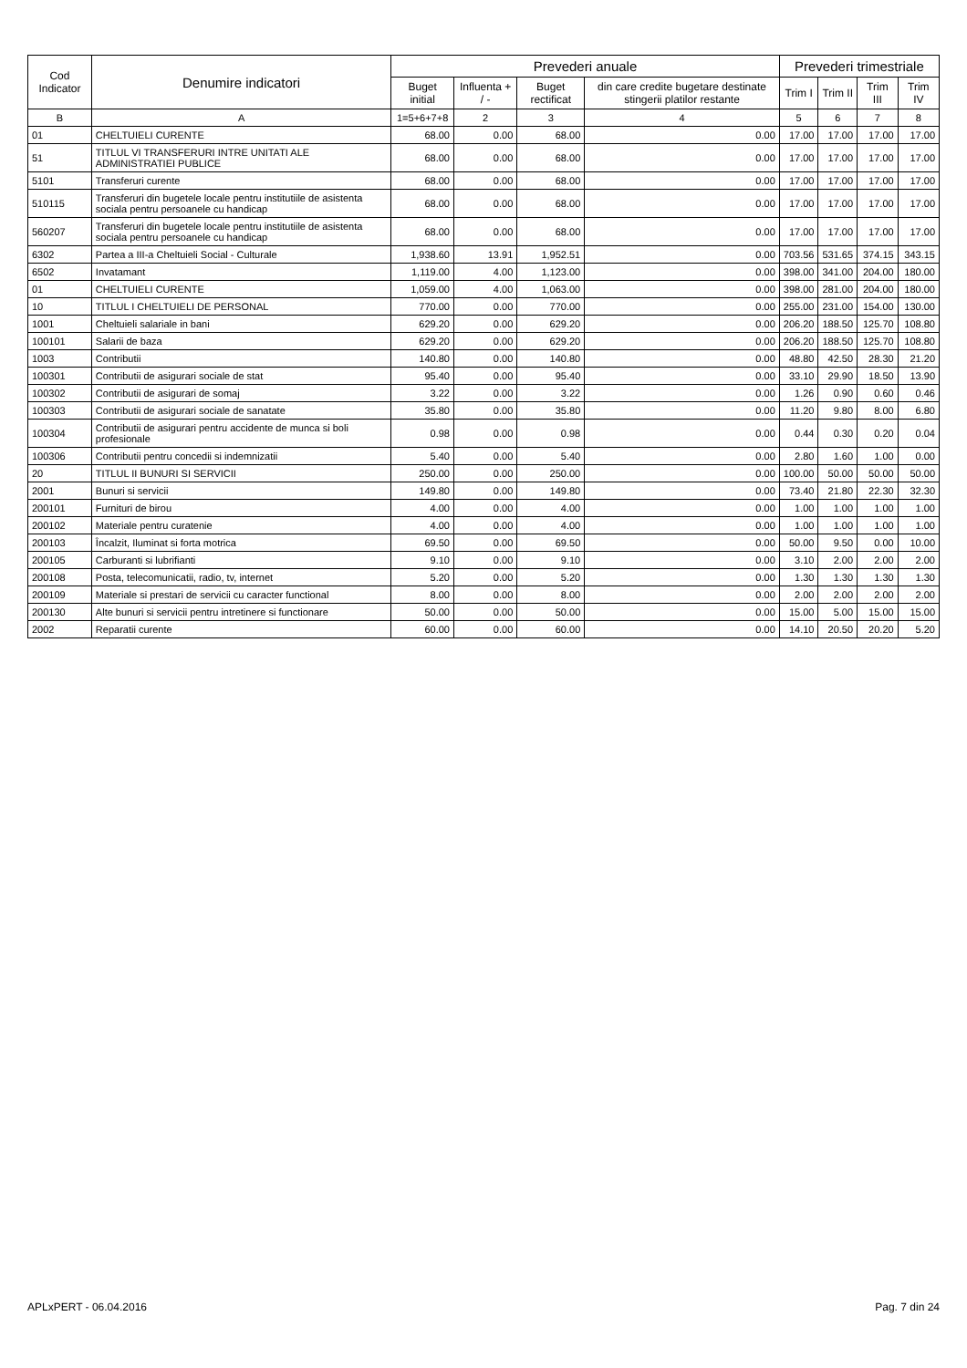| Cod Indicator | Denumire indicatori | Prevederi anuale | | | | Prevederi trimestriale | | | |
| --- | --- | --- | --- | --- | --- | --- | --- | --- | --- |
| | | Buget initial | Influenta + / - | Buget rectificat | din care credite bugetare destinate stingerii platilor restante | Trim I | Trim II | Trim III | Trim IV |
| B | A | 1=5+6+7+8 | 2 | 3 | 4 | 5 | 6 | 7 | 8 |
| 01 | CHELTUIELI CURENTE | 68.00 | 0.00 | 68.00 | 0.00 | 17.00 | 17.00 | 17.00 | 17.00 |
| 51 | TITLUL VI TRANSFERURI INTRE UNITATI ALE ADMINISTRATIEI PUBLICE | 68.00 | 0.00 | 68.00 | 0.00 | 17.00 | 17.00 | 17.00 | 17.00 |
| 5101 | Transferuri curente | 68.00 | 0.00 | 68.00 | 0.00 | 17.00 | 17.00 | 17.00 | 17.00 |
| 510115 | Transferuri din bugetele locale pentru institutiile de asistenta sociala pentru persoanele cu handicap | 68.00 | 0.00 | 68.00 | 0.00 | 17.00 | 17.00 | 17.00 | 17.00 |
| 560207 | Transferuri din bugetele locale pentru institutiile de asistenta sociala pentru persoanele cu handicap | 68.00 | 0.00 | 68.00 | 0.00 | 17.00 | 17.00 | 17.00 | 17.00 |
| 6302 | Partea a III-a Cheltuieli Social - Culturale | 1,938.60 | 13.91 | 1,952.51 | 0.00 | 703.56 | 531.65 | 374.15 | 343.15 |
| 6502 | Invatamant | 1,119.00 | 4.00 | 1,123.00 | 0.00 | 398.00 | 341.00 | 204.00 | 180.00 |
| 01 | CHELTUIELI CURENTE | 1,059.00 | 4.00 | 1,063.00 | 0.00 | 398.00 | 281.00 | 204.00 | 180.00 |
| 10 | TITLUL I CHELTUIELI DE PERSONAL | 770.00 | 0.00 | 770.00 | 0.00 | 255.00 | 231.00 | 154.00 | 130.00 |
| 1001 | Cheltuieli salariale in bani | 629.20 | 0.00 | 629.20 | 0.00 | 206.20 | 188.50 | 125.70 | 108.80 |
| 100101 | Salarii de baza | 629.20 | 0.00 | 629.20 | 0.00 | 206.20 | 188.50 | 125.70 | 108.80 |
| 1003 | Contributii | 140.80 | 0.00 | 140.80 | 0.00 | 48.80 | 42.50 | 28.30 | 21.20 |
| 100301 | Contributii de asigurari sociale de stat | 95.40 | 0.00 | 95.40 | 0.00 | 33.10 | 29.90 | 18.50 | 13.90 |
| 100302 | Contributii de asigurari de somaj | 3.22 | 0.00 | 3.22 | 0.00 | 1.26 | 0.90 | 0.60 | 0.46 |
| 100303 | Contributii de asigurari sociale de sanatate | 35.80 | 0.00 | 35.80 | 0.00 | 11.20 | 9.80 | 8.00 | 6.80 |
| 100304 | Contributii de asigurari pentru accidente de munca si boli profesionale | 0.98 | 0.00 | 0.98 | 0.00 | 0.44 | 0.30 | 0.20 | 0.04 |
| 100306 | Contributii pentru concedii si indemnizatii | 5.40 | 0.00 | 5.40 | 0.00 | 2.80 | 1.60 | 1.00 | 0.00 |
| 20 | TITLUL II BUNURI SI SERVICII | 250.00 | 0.00 | 250.00 | 0.00 | 100.00 | 50.00 | 50.00 | 50.00 |
| 2001 | Bunuri si servicii | 149.80 | 0.00 | 149.80 | 0.00 | 73.40 | 21.80 | 22.30 | 32.30 |
| 200101 | Furnituri de birou | 4.00 | 0.00 | 4.00 | 0.00 | 1.00 | 1.00 | 1.00 | 1.00 |
| 200102 | Materiale pentru curatenie | 4.00 | 0.00 | 4.00 | 0.00 | 1.00 | 1.00 | 1.00 | 1.00 |
| 200103 | Încalzit, Iluminat si forta motrica | 69.50 | 0.00 | 69.50 | 0.00 | 50.00 | 9.50 | 0.00 | 10.00 |
| 200105 | Carburanti si lubrifianti | 9.10 | 0.00 | 9.10 | 0.00 | 3.10 | 2.00 | 2.00 | 2.00 |
| 200108 | Posta, telecomunicatii, radio, tv, internet | 5.20 | 0.00 | 5.20 | 0.00 | 1.30 | 1.30 | 1.30 | 1.30 |
| 200109 | Materiale si prestari de servicii cu caracter functional | 8.00 | 0.00 | 8.00 | 0.00 | 2.00 | 2.00 | 2.00 | 2.00 |
| 200130 | Alte bunuri si servicii pentru intretinere si functionare | 50.00 | 0.00 | 50.00 | 0.00 | 15.00 | 5.00 | 15.00 | 15.00 |
| 2002 | Reparatii curente | 60.00 | 0.00 | 60.00 | 0.00 | 14.10 | 20.50 | 20.20 | 5.20 |
APLxPERT - 06.04.2016 Pag. 7 din 24